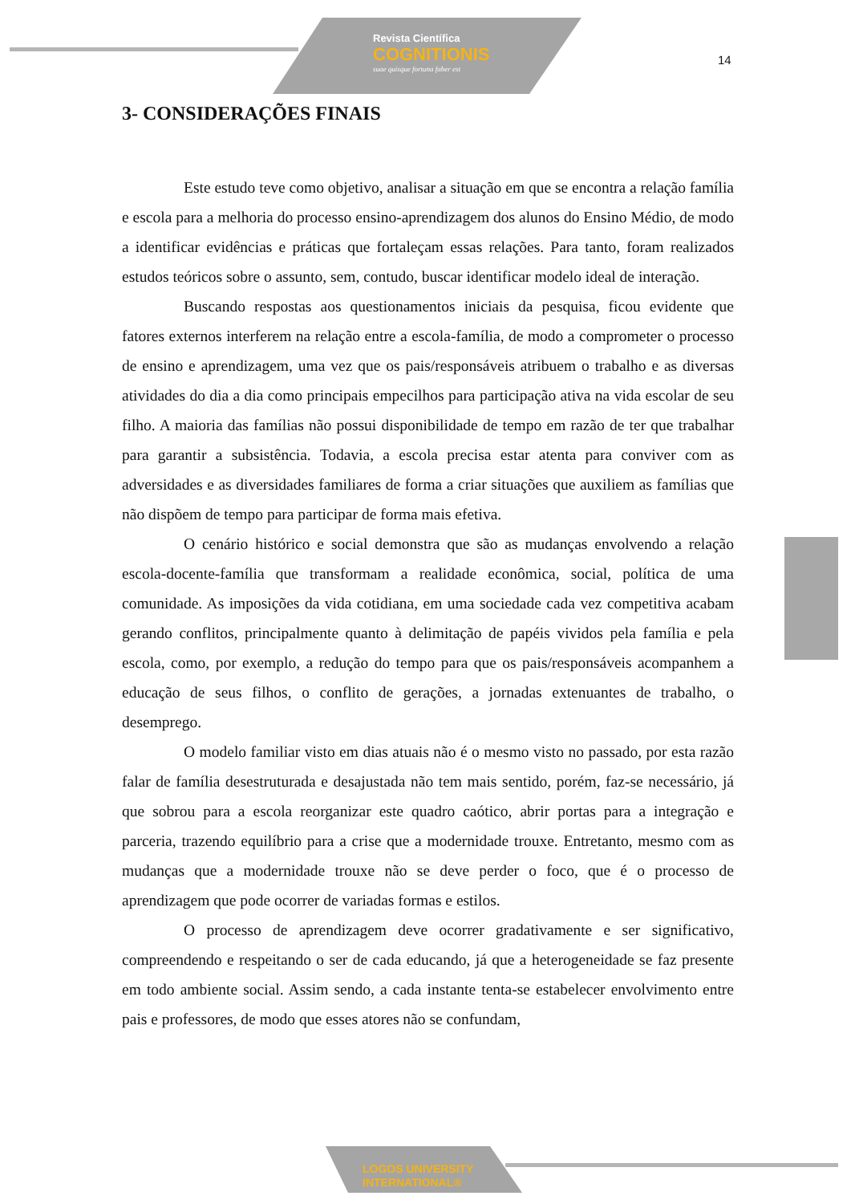Revista Científica
COGNITIONIS
suae quisque fortuna faber est
14
3- CONSIDERAÇÕES FINAIS
Este estudo teve como objetivo, analisar a situação em que se encontra a relação família e escola para a melhoria do processo ensino-aprendizagem dos alunos do Ensino Médio, de modo a identificar evidências e práticas que fortaleçam essas relações. Para tanto, foram realizados estudos teóricos sobre o assunto, sem, contudo, buscar identificar modelo ideal de interação.
Buscando respostas aos questionamentos iniciais da pesquisa, ficou evidente que fatores externos interferem na relação entre a escola-família, de modo a comprometer o processo de ensino e aprendizagem, uma vez que os pais/responsáveis atribuem o trabalho e as diversas atividades do dia a dia como principais empecilhos para participação ativa na vida escolar de seu filho. A maioria das famílias não possui disponibilidade de tempo em razão de ter que trabalhar para garantir a subsistência. Todavia, a escola precisa estar atenta para conviver com as adversidades e as diversidades familiares de forma a criar situações que auxiliem as famílias que não dispõem de tempo para participar de forma mais efetiva.
O cenário histórico e social demonstra que são as mudanças envolvendo a relação escola-docente-família que transformam a realidade econômica, social, política de uma comunidade. As imposições da vida cotidiana, em uma sociedade cada vez competitiva acabam gerando conflitos, principalmente quanto à delimitação de papéis vividos pela família e pela escola, como, por exemplo, a redução do tempo para que os pais/responsáveis acompanhem a educação de seus filhos, o conflito de gerações, a jornadas extenuantes de trabalho, o desemprego.
O modelo familiar visto em dias atuais não é o mesmo visto no passado, por esta razão falar de família desestruturada e desajustada não tem mais sentido, porém, faz-se necessário, já que sobrou para a escola reorganizar este quadro caótico, abrir portas para a integração e parceria, trazendo equilíbrio para a crise que a modernidade trouxe. Entretanto, mesmo com as mudanças que a modernidade trouxe não se deve perder o foco, que é o processo de aprendizagem que pode ocorrer de variadas formas e estilos.
O processo de aprendizagem deve ocorrer gradativamente e ser significativo, compreendendo e respeitando o ser de cada educando, já que a heterogeneidade se faz presente em todo ambiente social. Assim sendo, a cada instante tenta-se estabelecer envolvimento entre pais e professores, de modo que esses atores não se confundam,
LOGOS UNIVERSITY
INTERNATIONAL®